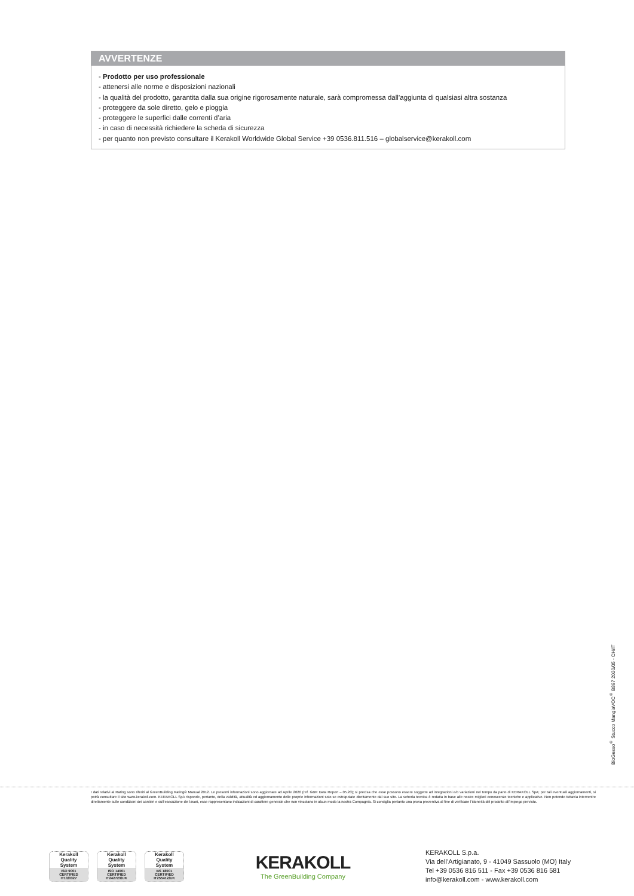AVVERTENZE
- Prodotto per uso professionale
- attenersi alle norme e disposizioni nazionali
- la qualità del prodotto, garantita dalla sua origine rigorosamente naturale, sarà compromessa dall’aggiunta di qualsiasi altra sostanza
- proteggere da sole diretto, gelo e pioggia
- proteggere le superfici dalle correnti d’aria
- in caso di necessità richiedere la scheda di sicurezza
- per quanto non previsto consultare il Kerakoll Worldwide Global Service +39 0536.811.516 – globalservice@kerakoll.com
BioGesso<sup>®</sup> Stucco MangiaVOC<sup>®</sup> B897 2020/05 - CH/IT
I dati relativi al Rating sono riferiti al GreenBuilding Rating® Manual 2012. Le presenti informazioni sono aggiornate ad Aprile 2020 (ref. GBR Data Report – 05.20); si precisa che esse possono essere soggette ad integrazioni e/o variazioni nel tempo da parte di KERAKOLL SpA; per tali eventuali aggiornamenti, si potrà consultare il sito www.kerakoll.com. KERAKOLL SpA risponde, pertanto, della validità, attualità ed aggiornamento delle proprie informazioni solo se estrapolate direttamente dal suo sito. La scheda tecnica è redatta in base alle nostre migliori conoscenze tecniche e applicative. Non potendo tuttavia intervenire direttamente sulle condizioni dei cantieri e sull’esecuzione dei lavori, esse rappresentano indicazioni di carattere generale che non vincolano in alcun modo la nostra Compagnia. Si consiglia pertanto una prova preventiva al fine di verificare l’idoneità del prodotto all’impiego previsto.
Kerakoll
Quality
System
ISO 9001
CERTIFIED
IT10/0327
Kerakoll
Quality
System
ISO 14001
CERTIFIED
IT242729/UK
Kerakoll
Quality
System
BS 18001
CERTIFIED
IT255412/UK
KERAKOLL
The GreenBuilding Company
KERAKOLL S.p.a.
Via dell’Artigianato, 9 - 41049 Sassuolo (MO) Italy
Tel +39 0536 816 511 - Fax +39 0536 816 581
info@kerakoll.com - www.kerakoll.com